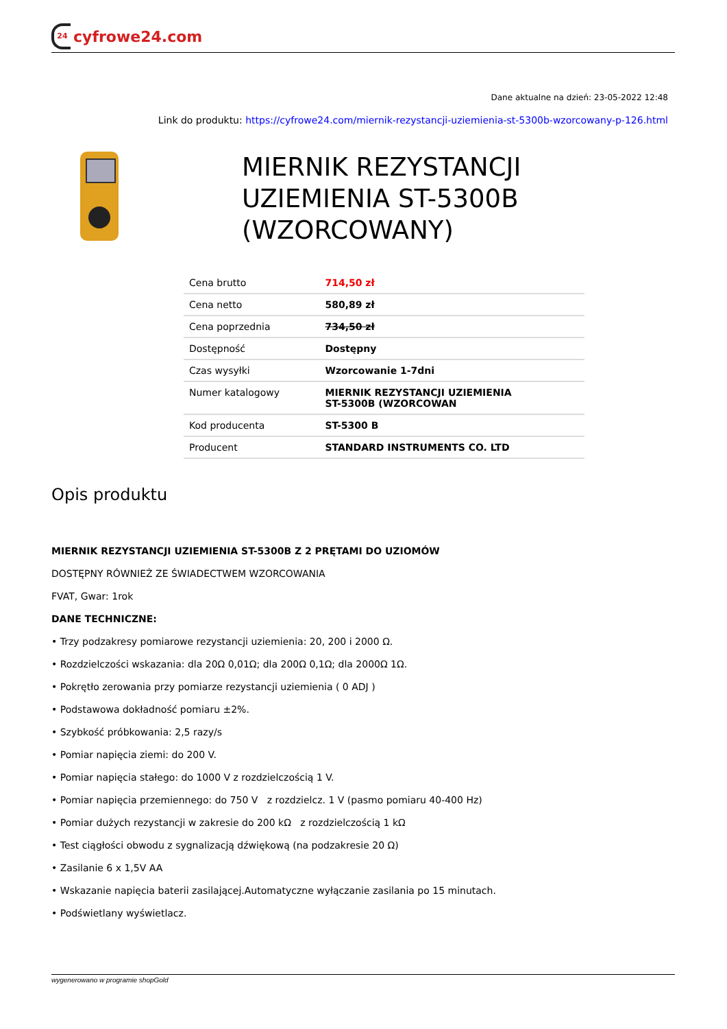24 cyfrowe24.com
Dane aktualne na dzień: 23-05-2022 12:48
Link do produktu: https://cyfrowe24.com/miernik-rezystancji-uziemienia-st-5300b-wzorcowany-p-126.html
MIERNIK REZYSTANCJI UZIEMIENIA ST-5300B (WZORCOWANY)
| Cena brutto | 714,50 zł |
| Cena netto | 580,89 zł |
| Cena poprzednia | 734,50 zł |
| Dostępność | Dostępny |
| Czas wysyłki | Wzorcowanie 1-7dni |
| Numer katalogowy | MIERNIK REZYSTANCJI UZIEMIENIA ST-5300B (WZORCOWAN |
| Kod producenta | ST-5300 B |
| Producent | STANDARD INSTRUMENTS CO. LTD |
Opis produktu
MIERNIK REZYSTANCJI UZIEMIENIA ST-5300B Z 2 PRĘTAMI DO UZIOMÓW
DOSTĘPNY RÓWNIEŻ ZE ŚWIADECTWEM WZORCOWANIA
FVAT, Gwar: 1rok
DANE TECHNICZNE:
• Trzy podzakresy pomiarowe rezystancji uziemienia: 20, 200 i 2000 Ω.
• Rozdzielczości wskazania: dla 20Ω 0,01Ω; dla 200Ω 0,1Ω; dla 2000Ω 1Ω.
• Pokrętło zerowania przy pomiarze rezystancji uziemienia ( 0 ADJ )
• Podstawowa dokładność pomiaru ±2%.
• Szybkość próbkowania: 2,5 razy/s
• Pomiar napięcia ziemi: do 200 V.
• Pomiar napięcia stałego: do 1000 V z rozdzielczością 1 V.
• Pomiar napięcia przemiennego: do 750 V z rozdzielcz. 1 V (pasmo pomiaru 40-400 Hz)
• Pomiar dużych rezystancji w zakresie do 200 kΩ z rozdzielczością 1 kΩ
• Test ciągłości obwodu z sygnalizacją dźwiękową (na podzakresie 20 Ω)
• Zasilanie 6 x 1,5V AA
• Wskazanie napięcia baterii zasilającej.Automatyczne wyłączanie zasilania po 15 minutach.
• Podświetlany wyświetlacz.
wygenerowano w programie shopGold